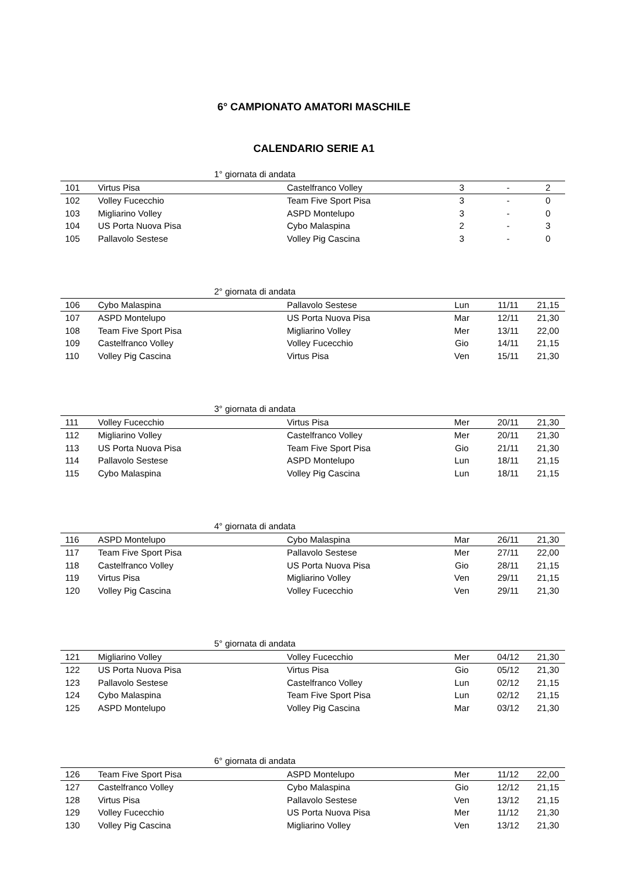6° CAMPIONATO AMATORI MASCHILE
CALENDARIO SERIE A1
| 1° giornata di andata | | | | | |
| --- | --- | --- | --- | --- | --- |
| 101 | Virtus Pisa | Castelfranco Volley | 3 | - | 2 |
| 102 | Volley Fucecchio | Team Five Sport Pisa | 3 | - | 0 |
| 103 | Migliarino Volley | ASPD Montelupo | 3 | - | 0 |
| 104 | US Porta Nuova Pisa | Cybo Malaspina | 2 | - | 3 |
| 105 | Pallavolo Sestese | Volley Pig Cascina | 3 | - | 0 |
| 2° giornata di andata | | | | | |
| --- | --- | --- | --- | --- | --- |
| 106 | Cybo Malaspina | Pallavolo Sestese | Lun | 11/11 | 21,15 |
| 107 | ASPD Montelupo | US Porta Nuova Pisa | Mar | 12/11 | 21,30 |
| 108 | Team Five Sport Pisa | Migliarino Volley | Mer | 13/11 | 22,00 |
| 109 | Castelfranco Volley | Volley Fucecchio | Gio | 14/11 | 21,15 |
| 110 | Volley Pig Cascina | Virtus Pisa | Ven | 15/11 | 21,30 |
| 3° giornata di andata | | | | | |
| --- | --- | --- | --- | --- | --- |
| 111 | Volley Fucecchio | Virtus Pisa | Mer | 20/11 | 21,30 |
| 112 | Migliarino Volley | Castelfranco Volley | Mer | 20/11 | 21,30 |
| 113 | US Porta Nuova Pisa | Team Five Sport Pisa | Gio | 21/11 | 21,30 |
| 114 | Pallavolo Sestese | ASPD Montelupo | Lun | 18/11 | 21,15 |
| 115 | Cybo Malaspina | Volley Pig Cascina | Lun | 18/11 | 21,15 |
| 4° giornata di andata | | | | | |
| --- | --- | --- | --- | --- | --- |
| 116 | ASPD Montelupo | Cybo Malaspina | Mar | 26/11 | 21,30 |
| 117 | Team Five Sport Pisa | Pallavolo Sestese | Mer | 27/11 | 22,00 |
| 118 | Castelfranco Volley | US Porta Nuova Pisa | Gio | 28/11 | 21,15 |
| 119 | Virtus Pisa | Migliarino Volley | Ven | 29/11 | 21,15 |
| 120 | Volley Pig Cascina | Volley Fucecchio | Ven | 29/11 | 21,30 |
| 5° giornata di andata | | | | | |
| --- | --- | --- | --- | --- | --- |
| 121 | Migliarino Volley | Volley Fucecchio | Mer | 04/12 | 21,30 |
| 122 | US Porta Nuova Pisa | Virtus Pisa | Gio | 05/12 | 21,30 |
| 123 | Pallavolo Sestese | Castelfranco Volley | Lun | 02/12 | 21,15 |
| 124 | Cybo Malaspina | Team Five Sport Pisa | Lun | 02/12 | 21,15 |
| 125 | ASPD Montelupo | Volley Pig Cascina | Mar | 03/12 | 21,30 |
| 6° giornata di andata | | | | | |
| --- | --- | --- | --- | --- | --- |
| 126 | Team Five Sport Pisa | ASPD Montelupo | Mer | 11/12 | 22,00 |
| 127 | Castelfranco Volley | Cybo Malaspina | Gio | 12/12 | 21,15 |
| 128 | Virtus Pisa | Pallavolo Sestese | Ven | 13/12 | 21,15 |
| 129 | Volley Fucecchio | US Porta Nuova Pisa | Mer | 11/12 | 21,30 |
| 130 | Volley Pig Cascina | Migliarino Volley | Ven | 13/12 | 21,30 |